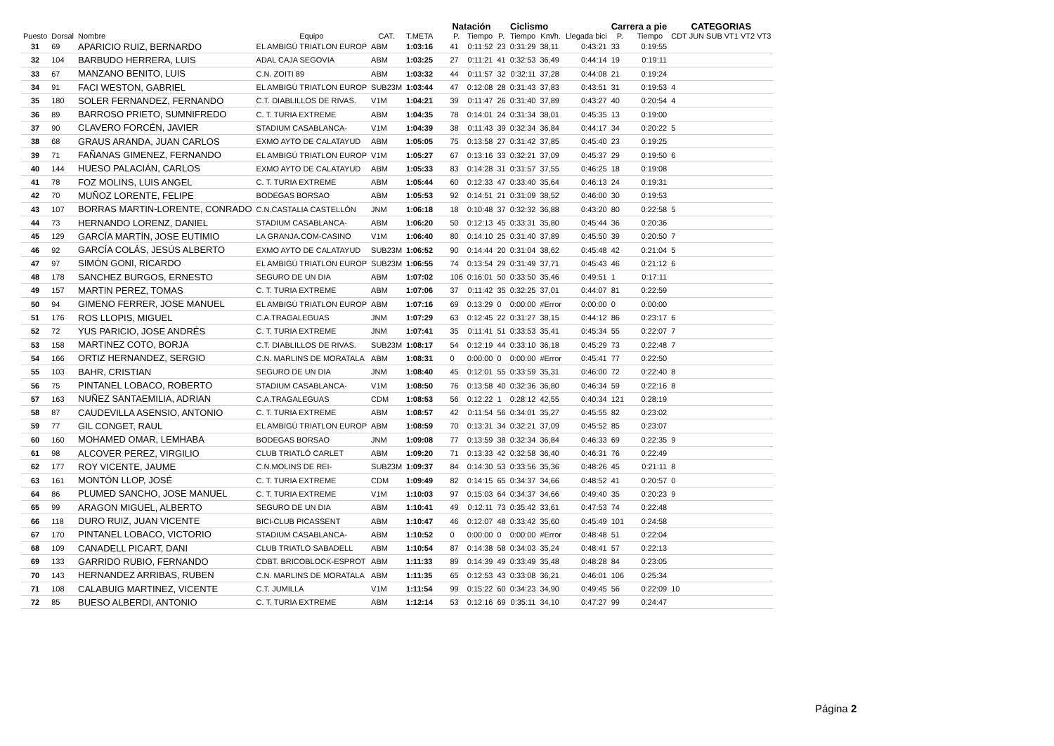| | | | | | | | | | Natación | | Ciclismo | | | | Carrera a pie | | CATEGORIAS |
| --- | --- | --- | --- | --- | --- | --- | --- | --- | --- | --- | --- | --- | --- | --- | --- | --- | --- |
| Puesto | Dorsal | Nombre | Equipo | CAT. | T.META | | | | P. | Tiempo | P. | Tiempo | Km/h. | Llegada bici | P. | Tiempo | CDT JUN SUB VT1 VT2 VT3 |
| 31 | 69 | APARICIO RUIZ, BERNARDO | EL AMBIGÚ TRIATLON EUROP | ABM | 1:03:16 | | | | 41 | 0:11:52 | 23 | 0:31:29 | 38,11 | 0:43:21 | 33 | 0:19:55 | |
| 32 | 104 | BARBUDO HERRERA, LUIS | ADAL CAJA SEGOVIA | ABM | 1:03:25 | | | | 27 | 0:11:21 | 41 | 0:32:53 | 36,49 | 0:44:14 | 19 | 0:19:11 | |
| 33 | 67 | MANZANO BENITO, LUIS | C.N. ZOITI 89 | ABM | 1:03:32 | | | | 44 | 0:11:57 | 32 | 0:32:11 | 37,28 | 0:44:08 | 21 | 0:19:24 | |
| 34 | 91 | FACI WESTON, GABRIEL | EL AMBIGÚ TRIATLON EUROP | SUB23M | 1:03:44 | | | | 47 | 0:12:08 | 28 | 0:31:43 | 37,83 | 0:43:51 | 31 | 0:19:53 | 4 |
| 35 | 180 | SOLER FERNANDEZ, FERNANDO | C.T. DIABLILLOS DE RIVAS. | V1M | 1:04:21 | | | | 39 | 0:11:47 | 26 | 0:31:40 | 37,89 | 0:43:27 | 40 | 0:20:54 | 4 |
| 36 | 89 | BARROSO PRIETO, SUMNIFREDO | C. T. TURIA EXTREME | ABM | 1:04:35 | | | | 78 | 0:14:01 | 24 | 0:31:34 | 38,01 | 0:45:35 | 13 | 0:19:00 | |
| 37 | 90 | CLAVERO FORCÉN, JAVIER | STADIUM CASABLANCA- | V1M | 1:04:39 | | | | 38 | 0:11:43 | 39 | 0:32:34 | 36,84 | 0:44:17 | 34 | 0:20:22 | 5 |
| 38 | 68 | GRAUS ARANDA, JUAN CARLOS | EXMO AYTO DE CALATAYUD | ABM | 1:05:05 | | | | 75 | 0:13:58 | 27 | 0:31:42 | 37,85 | 0:45:40 | 23 | 0:19:25 | |
| 39 | 71 | FAÑANAS GIMENEZ, FERNANDO | EL AMBIGÚ TRIATLON EUROP | V1M | 1:05:27 | | | | 67 | 0:13:16 | 33 | 0:32:21 | 37,09 | 0:45:37 | 29 | 0:19:50 | 6 |
| 40 | 144 | HUESO PALACIÁN, CARLOS | EXMO AYTO DE CALATAYUD | ABM | 1:05:33 | | | | 83 | 0:14:28 | 31 | 0:31:57 | 37,55 | 0:46:25 | 18 | 0:19:08 | |
| 41 | 78 | FOZ MOLINS, LUIS ANGEL | C. T. TURIA EXTREME | ABM | 1:05:44 | | | | 60 | 0:12:33 | 47 | 0:33:40 | 35,64 | 0:46:13 | 24 | 0:19:31 | |
| 42 | 70 | MUÑOZ LORENTE, FELIPE | BODEGAS BORSAO | ABM | 1:05:53 | | | | 92 | 0:14:51 | 21 | 0:31:09 | 38,52 | 0:46:00 | 30 | 0:19:53 | |
| 43 | 107 | BORRAS MARTIN-LORENTE, CONRADO | C.N.CASTALIA CASTELLÓN | JNM | 1:06:18 | | | | 18 | 0:10:48 | 37 | 0:32:32 | 36,88 | 0:43:20 | 80 | 0:22:58 | 5 |
| 44 | 73 | HERNANDO LORENZ, DANIEL | STADIUM CASABLANCA- | ABM | 1:06:20 | | | | 50 | 0:12:13 | 45 | 0:33:31 | 35,80 | 0:45:44 | 36 | 0:20:36 | |
| 45 | 129 | GARCÍA MARTÍN, JOSE EUTIMIO | LA GRANJA.COM-CASINO | V1M | 1:06:40 | | | | 80 | 0:14:10 | 25 | 0:31:40 | 37,89 | 0:45:50 | 39 | 0:20:50 | 7 |
| 46 | 92 | GARCÍA COLÁS, JESÚS ALBERTO | EXMO AYTO DE CALATAYUD | SUB23M | 1:06:52 | | | | 90 | 0:14:44 | 20 | 0:31:04 | 38,62 | 0:45:48 | 42 | 0:21:04 | 5 |
| 47 | 97 | SIMÓN GONI, RICARDO | EL AMBIGÚ TRIATLON EUROP | SUB23M | 1:06:55 | | | | 74 | 0:13:54 | 29 | 0:31:49 | 37,71 | 0:45:43 | 46 | 0:21:12 | 6 |
| 48 | 178 | SANCHEZ BURGOS, ERNESTO | SEGURO DE UN DIA | ABM | 1:07:02 | | | | 106 | 0:16:01 | 50 | 0:33:50 | 35,46 | 0:49:51 | 1 | 0:17:11 | |
| 49 | 157 | MARTIN PEREZ, TOMAS | C. T. TURIA EXTREME | ABM | 1:07:06 | | | | 37 | 0:11:42 | 35 | 0:32:25 | 37,01 | 0:44:07 | 81 | 0:22:59 | |
| 50 | 94 | GIMENO FERRER, JOSE MANUEL | EL AMBIGÚ TRIATLON EUROP | ABM | 1:07:16 | | | | 69 | 0:13:29 | 0 | 0:00:00 | #Error | 0:00:00 | 0 | 0:00:00 | |
| 51 | 176 | ROS LLOPIS, MIGUEL | C.A.TRAGALEGUAS | JNM | 1:07:29 | | | | 63 | 0:12:45 | 22 | 0:31:27 | 38,15 | 0:44:12 | 86 | 0:23:17 | 6 |
| 52 | 72 | YUS PARICIO, JOSE ANDRÉS | C. T. TURIA EXTREME | JNM | 1:07:41 | | | | 35 | 0:11:41 | 51 | 0:33:53 | 35,41 | 0:45:34 | 55 | 0:22:07 | 7 |
| 53 | 158 | MARTINEZ COTO, BORJA | C.T. DIABLILLOS DE RIVAS. | SUB23M | 1:08:17 | | | | 54 | 0:12:19 | 44 | 0:33:10 | 36,18 | 0:45:29 | 73 | 0:22:48 | 7 |
| 54 | 166 | ORTIZ HERNANDEZ, SERGIO | C.N. MARLINS DE MORATALA | ABM | 1:08:31 | | | | 0 | 0:00:00 | 0 | 0:00:00 | #Error | 0:45:41 | 77 | 0:22:50 | |
| 55 | 103 | BAHR, CRISTIAN | SEGURO DE UN DIA | JNM | 1:08:40 | | | | 45 | 0:12:01 | 55 | 0:33:59 | 35,31 | 0:46:00 | 72 | 0:22:40 | 8 |
| 56 | 75 | PINTANEL LOBACO, ROBERTO | STADIUM CASABLANCA- | V1M | 1:08:50 | | | | 76 | 0:13:58 | 40 | 0:32:36 | 36,80 | 0:46:34 | 59 | 0:22:16 | 8 |
| 57 | 163 | NUÑEZ SANTAEMILIA, ADRIAN | C.A.TRAGALEGUAS | CDM | 1:08:53 | | | | 56 | 0:12:22 | 1 | 0:28:12 | 42,55 | 0:40:34 | 121 | 0:28:19 | |
| 58 | 87 | CAUDEVILLA ASENSIO, ANTONIO | C. T. TURIA EXTREME | ABM | 1:08:57 | | | | 42 | 0:11:54 | 56 | 0:34:01 | 35,27 | 0:45:55 | 82 | 0:23:02 | |
| 59 | 77 | GIL CONGET, RAUL | EL AMBIGÚ TRIATLON EUROP | ABM | 1:08:59 | | | | 70 | 0:13:31 | 34 | 0:32:21 | 37,09 | 0:45:52 | 85 | 0:23:07 | |
| 60 | 160 | MOHAMED OMAR, LEMHABA | BODEGAS BORSAO | JNM | 1:09:08 | | | | 77 | 0:13:59 | 38 | 0:32:34 | 36,84 | 0:46:33 | 69 | 0:22:35 | 9 |
| 61 | 98 | ALCOVER PEREZ, VIRGILIO | CLUB TRIATLÓ CARLET | ABM | 1:09:20 | | | | 71 | 0:13:33 | 42 | 0:32:58 | 36,40 | 0:46:31 | 76 | 0:22:49 | |
| 62 | 177 | ROY VICENTE, JAUME | C.N.MOLINS DE REI- | SUB23M | 1:09:37 | | | | 84 | 0:14:30 | 53 | 0:33:56 | 35,36 | 0:48:26 | 45 | 0:21:11 | 8 |
| 63 | 161 | MONTÓN LLOP, JOSÉ | C. T. TURIA EXTREME | CDM | 1:09:49 | | | | 82 | 0:14:15 | 65 | 0:34:37 | 34,66 | 0:48:52 | 41 | 0:20:57 | 0 |
| 64 | 86 | PLUMED SANCHO, JOSE MANUEL | C. T. TURIA EXTREME | V1M | 1:10:03 | | | | 97 | 0:15:03 | 64 | 0:34:37 | 34,66 | 0:49:40 | 35 | 0:20:23 | 9 |
| 65 | 99 | ARAGON MIGUEL, ALBERTO | SEGURO DE UN DIA | ABM | 1:10:41 | | | | 49 | 0:12:11 | 73 | 0:35:42 | 33,61 | 0:47:53 | 74 | 0:22:48 | |
| 66 | 118 | DURO RUIZ, JUAN VICENTE | BICI-CLUB PICASSENT | ABM | 1:10:47 | | | | 46 | 0:12:07 | 48 | 0:33:42 | 35,60 | 0:45:49 | 101 | 0:24:58 | |
| 67 | 170 | PINTANEL LOBACO, VICTORIO | STADIUM CASABLANCA- | ABM | 1:10:52 | | | | 0 | 0:00:00 | 0 | 0:00:00 | #Error | 0:48:48 | 51 | 0:22:04 | |
| 68 | 109 | CANADELL PICART, DANI | CLUB TRIATLO SABADELL | ABM | 1:10:54 | | | | 87 | 0:14:38 | 58 | 0:34:03 | 35,24 | 0:48:41 | 57 | 0:22:13 | |
| 69 | 133 | GARRIDO RUBIO, FERNANDO | CDBT. BRICOBLOCK-ESPROT | ABM | 1:11:33 | | | | 89 | 0:14:39 | 49 | 0:33:49 | 35,48 | 0:48:28 | 84 | 0:23:05 | |
| 70 | 143 | HERNANDEZ ARRIBAS, RUBEN | C.N. MARLINS DE MORATALA | ABM | 1:11:35 | | | | 65 | 0:12:53 | 43 | 0:33:08 | 36,21 | 0:46:01 | 106 | 0:25:34 | |
| 71 | 108 | CALABUIG MARTINEZ, VICENTE | C.T. JUMILLA | V1M | 1:11:54 | | | | 99 | 0:15:22 | 60 | 0:34:23 | 34,90 | 0:49:45 | 56 | 0:22:09 | 10 |
| 72 | 85 | BUESO ALBERDI, ANTONIO | C. T. TURIA EXTREME | ABM | 1:12:14 | | | | 53 | 0:12:16 | 69 | 0:35:11 | 34,10 | 0:47:27 | 99 | 0:24:47 | |
Página 2